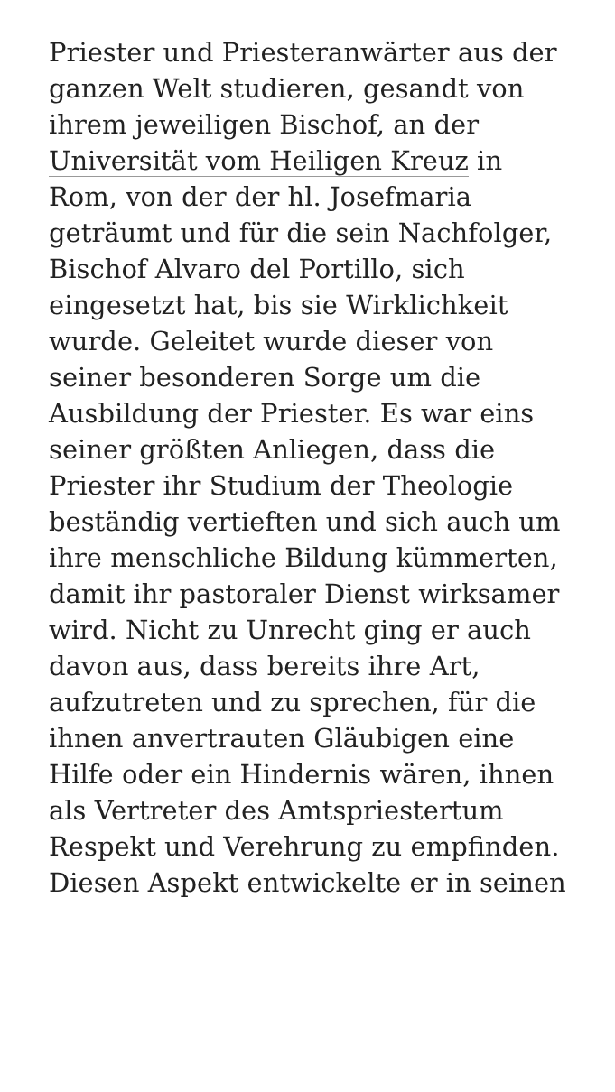Priester und Priesteranwärter aus der ganzen Welt studieren, gesandt von ihrem jeweiligen Bischof, an der Universität vom Heiligen Kreuz in Rom, von der der hl. Josefmaria geträumt und für die sein Nachfolger, Bischof Alvaro del Portillo, sich eingesetzt hat, bis sie Wirklichkeit wurde. Geleitet wurde dieser von seiner besonderen Sorge um die Ausbildung der Priester. Es war eins seiner größten Anliegen, dass die Priester ihr Studium der Theologie beständig vertieften und sich auch um ihre menschliche Bildung kümmerten, damit ihr pastoraler Dienst wirksamer wird. Nicht zu Unrecht ging er auch davon aus, dass bereits ihre Art, aufzutreten und zu sprechen, für die ihnen anvertrauten Gläubigen eine Hilfe oder ein Hindernis wären, ihnen als Vertreter des Amtspriestertum Respekt und Verehrung zu empfinden. Diesen Aspekt entwickelte er in seinen